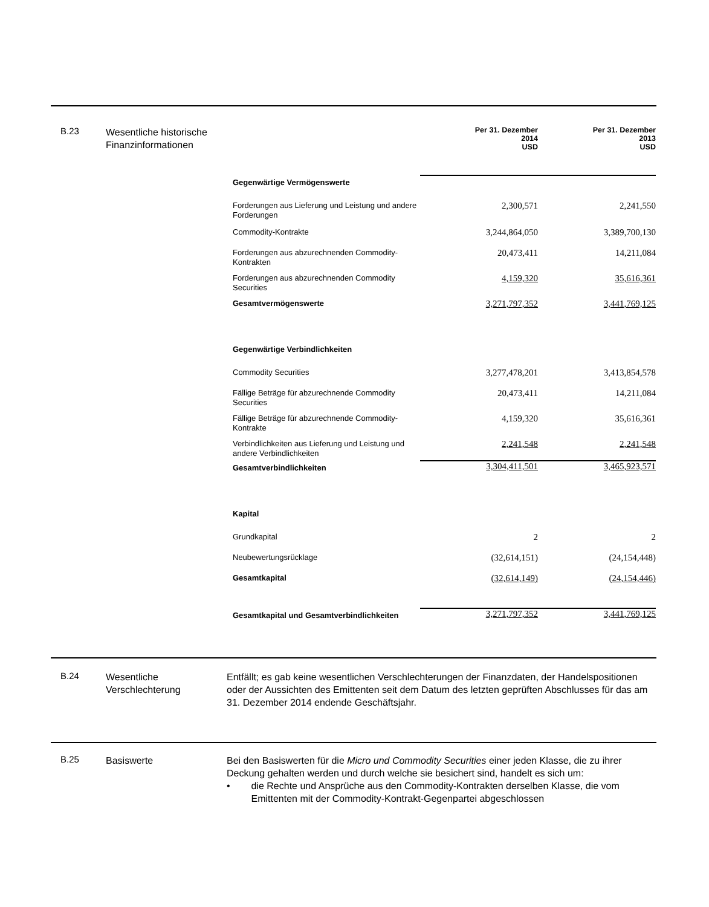B.23
Wesentliche historische Finanzinformationen
| | Per 31. Dezember 2014 USD | Per 31. Dezember 2013 USD |
| Gegenwärtige Vermögenswerte | | |
| Forderungen aus Lieferung und Leistung und andere Forderungen | 2,300,571 | 2,241,550 |
| Commodity-Kontrakte | 3,244,864,050 | 3,389,700,130 |
| Forderungen aus abzurechnenden Commodity-Kontrakten | 20,473,411 | 14,211,084 |
| Forderungen aus abzurechnenden Commodity Securities | 4,159,320 | 35,616,361 |
| Gesamtvermögenswerte | 3,271,797,352 | 3,441,769,125 |
| Gegenwärtige Verbindlichkeiten | | |
| Commodity Securities | 3,277,478,201 | 3,413,854,578 |
| Fällige Beträge für abzurechnende Commodity Securities | 20,473,411 | 14,211,084 |
| Fällige Beträge für abzurechnende Commodity-Kontrakte | 4,159,320 | 35,616,361 |
| Verbindlichkeiten aus Lieferung und Leistung und andere Verbindlichkeiten | 2,241,548 | 2,241,548 |
| Gesamtverbindlichkeiten | 3,304,411,501 | 3,465,923,571 |
| Kapital | | |
| Grundkapital | 2 | 2 |
| Neubewertungsrücklage | (32,614,151) | (24,154,448) |
| Gesamtkapital | (32,614,149) | (24,154,446) |
| Gesamtkapital und Gesamtverbindlichkeiten | 3,271,797,352 | 3,441,769,125 |
B.24
Wesentliche Verschlechterung
Entfällt; es gab keine wesentlichen Verschlechterungen der Finanzdaten, der Handelspositionen oder der Aussichten des Emittenten seit dem Datum des letzten geprüften Abschlusses für das am 31. Dezember 2014 endende Geschäftsjahr.
B.25
Basiswerte Bei den Basiswerten für die Micro und Commodity Securities einer jeden Klasse, die zu ihrer Deckung gehalten werden und durch welche sie besichert sind, handelt es sich um:
• die Rechte und Ansprüche aus den Commodity-Kontrakten derselben Klasse, die vom Emittenten mit der Commodity-Kontrakt-Gegenpartei abgeschlossen